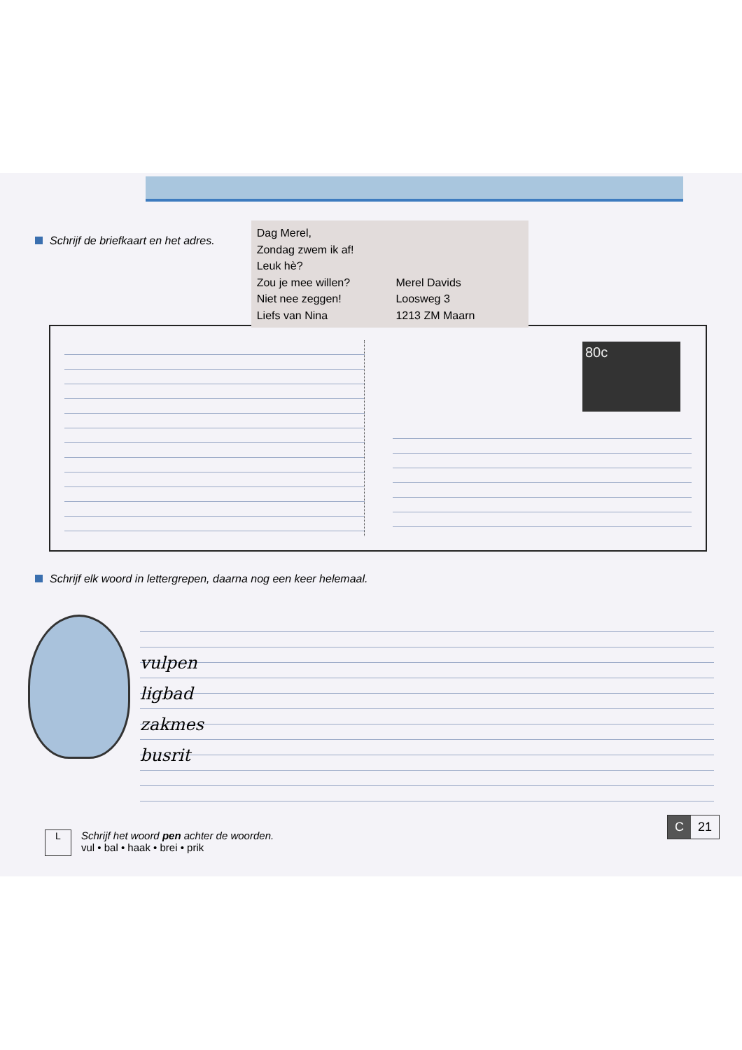Schrijf de briefkaart en het adres.
Dag Merel,
Zondag zwem ik af!
Leuk hè?
Zou je mee willen?
Niet nee zeggen!
Liefs van Nina
Merel Davids
Loosweg 3
1213 ZM Maarn
Schrijf elk woord in lettergrepen, daarna nog een keer helemaal.
vulpen
ligbad
zakmes
busrit
L
Schrijf het woord pen achter de woorden.
vul • bal • haak • brei • prik
80c
C 21